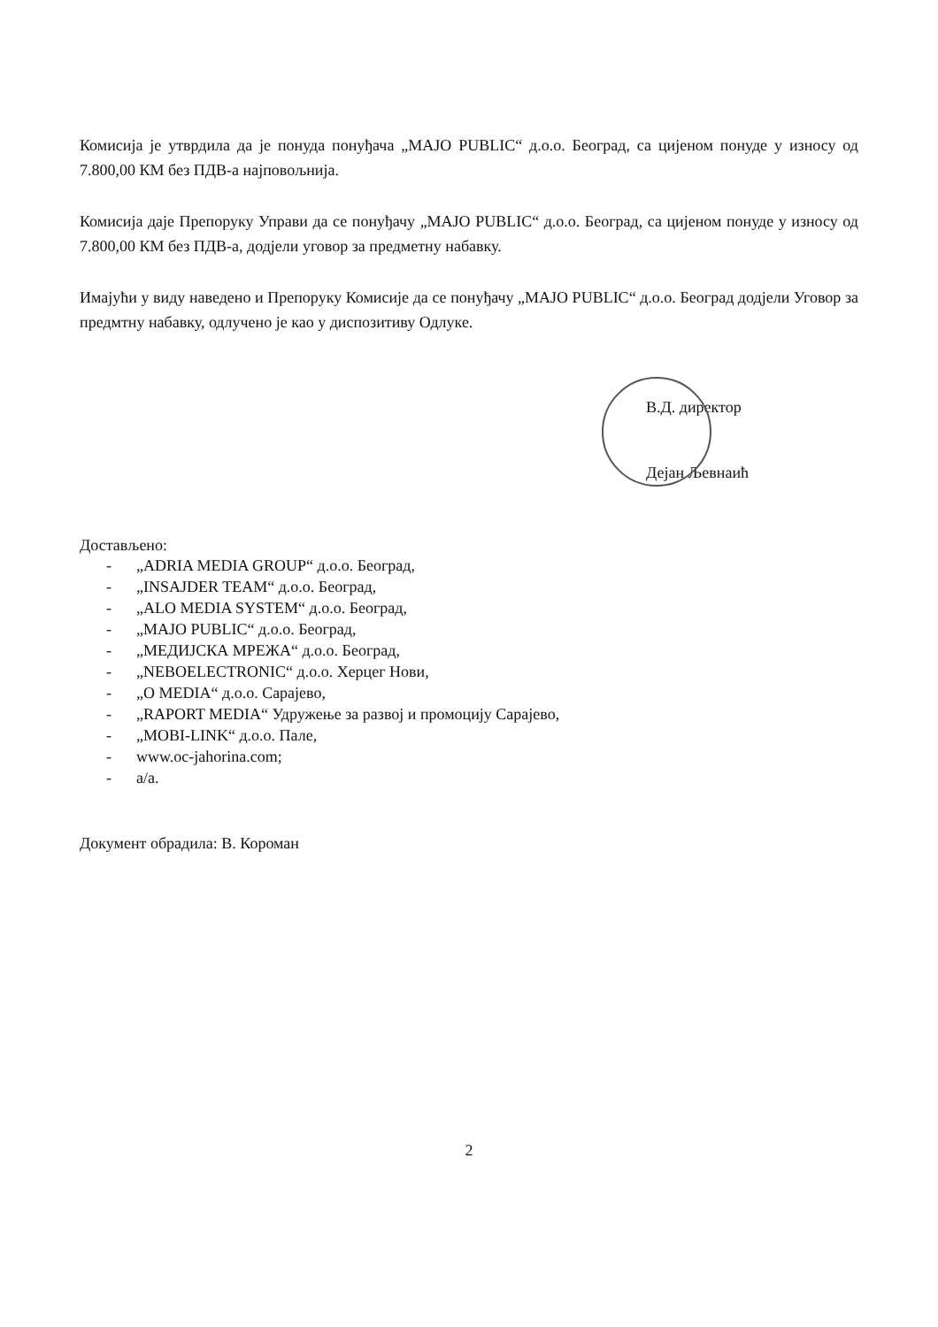Комисија је утврдила да је понуда понуђача „MAJO PUBLIC“ д.о.о. Београд, са цијеном понуде у износу од 7.800,00 КМ без ПДВ-а најповољнија.
Комисија даје Препоруку Управи да се понуђачу „MAJO PUBLIC“ д.о.о. Београд, са цијеном понуде у износу од 7.800,00 КМ без ПДВ-а, додјели уговор за предметну набавку.
Имајући у виду наведено и Препоруку Комисије да се понуђачу „MAJO PUBLIC“ д.о.о. Београд додјели Уговор за предмтну набавку, одлучено је као у диспозитиву Одлуке.
В.Д. директор
Дејан Љевнаић
Достављено:
- „ADRIA MEDIA GROUP“ д.о.о. Београд,
- „INSAJDER TEAM“ д.о.о. Београд,
- „ALO MEDIA SYSTEM“ д.о.о. Београд,
- „MAJO PUBLIC“ д.о.о. Београд,
- „МЕДИЈСКА МРЕЖА“ д.о.о. Београд,
- „NEBOELECTRONIC“ д.о.о. Херцег Нови,
- „O MEDIA“ д.о.о. Сарајево,
- „RAPORT MEDIA“ Удружење за развој и промоцију Сарајево,
- „MOBI-LINK“ д.о.о. Пале,
- www.oc-jahorina.com;
- а/а.
Документ обрадила: В. Короман
2